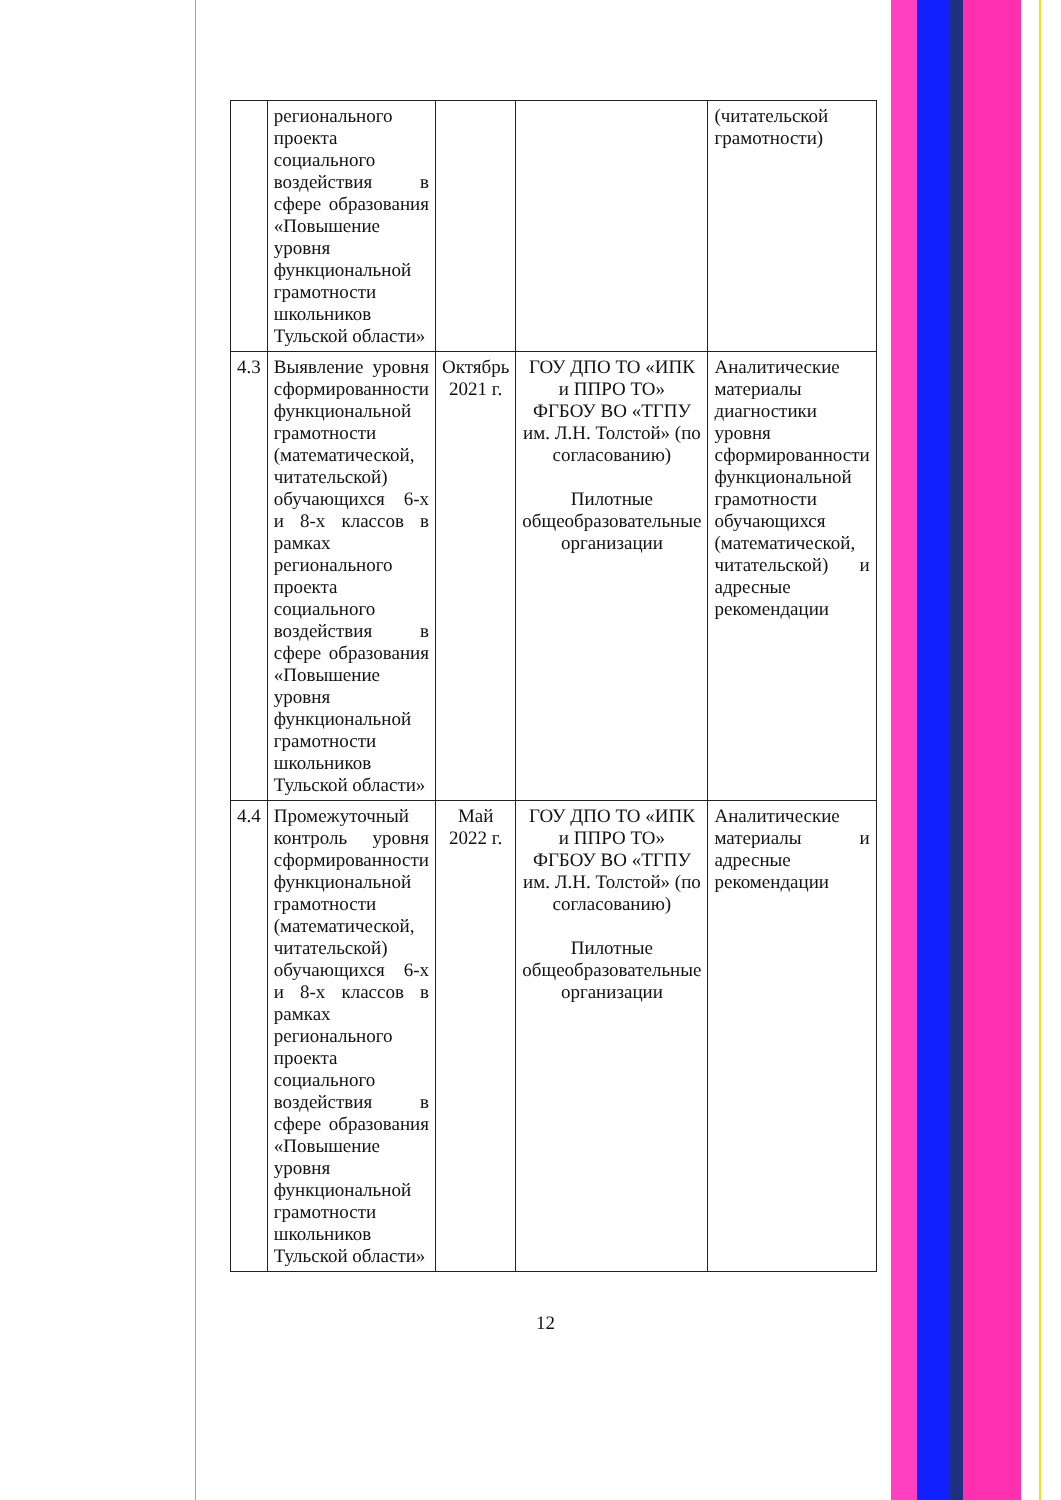| | регионального проекта социального воздействия в сфере образования «Повышение уровня функциональной грамотности школьников Тульской области» | | | (читательской грамотности) |
| 4.3 | Выявление уровня сформированности функциональной грамотности (математической, читательской) обучающихся 6-х и 8-х классов в рамках регионального проекта социального воздействия в сфере образования «Повышение уровня функциональной грамотности школьников Тульской области» | Октябрь 2021 г. | ГОУ ДПО ТО «ИПК и ППРО ТО» ФГБОУ ВО «ТГПУ им. Л.Н. Толстой» (по согласованию) Пилотные общеобразовательные организации | Аналитические материалы диагностики уровня сформированности функциональной грамотности обучающихся (математической, читательской) и адресные рекомендации |
| 4.4 | Промежуточный контроль уровня сформированности функциональной грамотности (математической, читательской) обучающихся 6-х и 8-х классов в рамках регионального проекта социального воздействия в сфере образования «Повышение уровня функциональной грамотности школьников Тульской области» | Май 2022 г. | ГОУ ДПО ТО «ИПК и ППРО ТО» ФГБОУ ВО «ТГПУ им. Л.Н. Толстой» (по согласованию) Пилотные общеобразовательные организации | Аналитические материалы и адресные рекомендации |
12